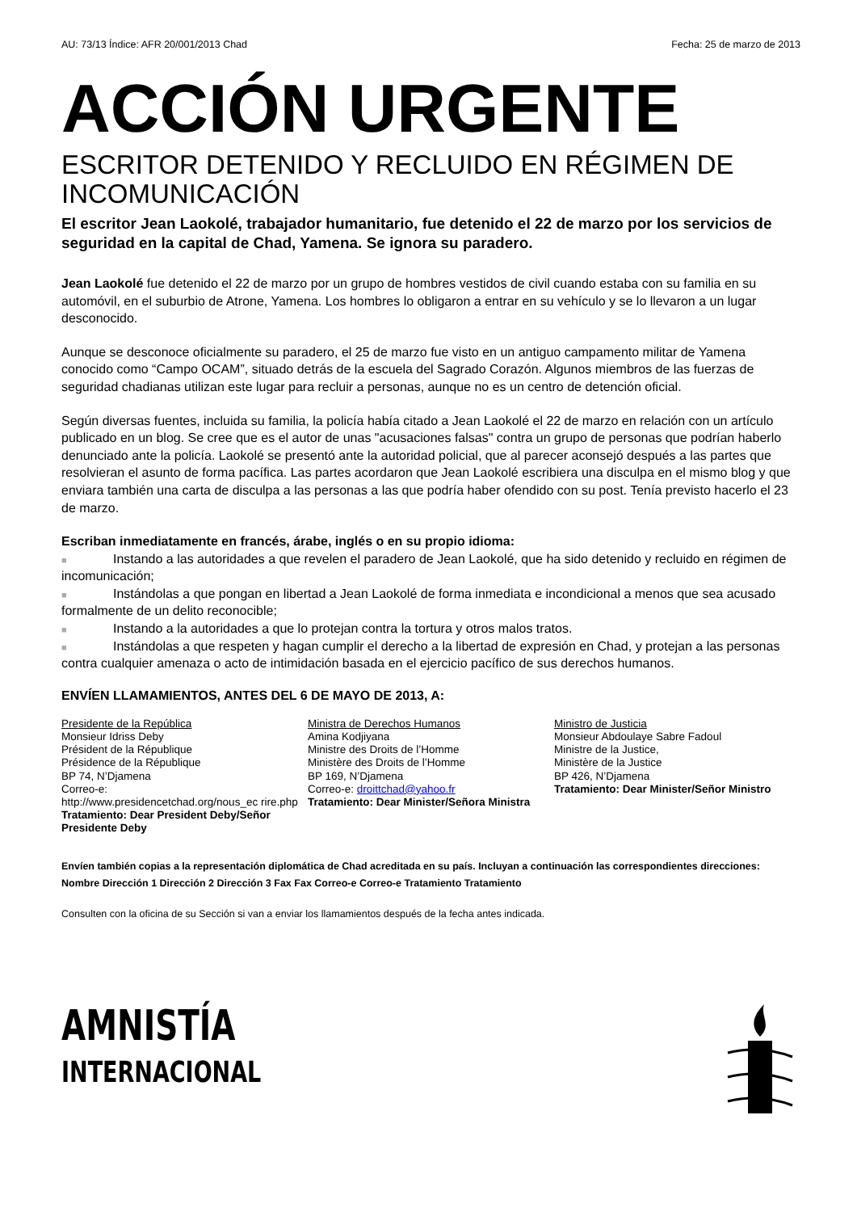AU: 73/13 Índice: AFR 20/001/2013 Chad Fecha: 25 de marzo de 2013
ACCIÓN URGENTE
ESCRITOR DETENIDO Y RECLUIDO EN RÉGIMEN DE INCOMUNICACIÓN
El escritor Jean Laokolé, trabajador humanitario, fue detenido el 22 de marzo por los servicios de seguridad en la capital de Chad, Yamena. Se ignora su paradero.
Jean Laokolé fue detenido el 22 de marzo por un grupo de hombres vestidos de civil cuando estaba con su familia en su automóvil, en el suburbio de Atrone, Yamena. Los hombres lo obligaron a entrar en su vehículo y se lo llevaron a un lugar desconocido.
Aunque se desconoce oficialmente su paradero, el 25 de marzo fue visto en un antiguo campamento militar de Yamena conocido como “Campo OCAM”, situado detrás de la escuela del Sagrado Corazón. Algunos miembros de las fuerzas de seguridad chadianas utilizan este lugar para recluir a personas, aunque no es un centro de detención oficial.
Según diversas fuentes, incluida su familia, la policía había citado a Jean Laokolé el 22 de marzo en relación con un artículo publicado en un blog. Se cree que es el autor de unas "acusaciones falsas" contra un grupo de personas que podrían haberlo denunciado ante la policía. Laokolé se presentó ante la autoridad policial, que al parecer aconsejó después a las partes que resolvieran el asunto de forma pacífica. Las partes acordaron que Jean Laokolé escribiera una disculpa en el mismo blog y que enviara también una carta de disculpa a las personas a las que podría haber ofendido con su post. Tenía previsto hacerlo el 23 de marzo.
Escriban inmediatamente en francés, árabe, inglés o en su propio idioma:
■ Instando a las autoridades a que revelen el paradero de Jean Laokolé, que ha sido detenido y recluido en régimen de incomunicación;
■ Instándolas a que pongan en libertad a Jean Laokolé de forma inmediata e incondicional a menos que sea acusado formalmente de un delito reconocible;
■ Instando a la autoridades a que lo protejan contra la tortura y otros malos tratos.
■ Instándolas a que respeten y hagan cumplir el derecho a la libertad de expresión en Chad, y protejan a las personas contra cualquier amenaza o acto de intimidación basada en el ejercicio pacífico de sus derechos humanos.
ENVÍEN LLAMAMIENTOS, ANTES DEL 6 DE MAYO DE 2013, A:
Presidente de la República
Monsieur Idriss Deby
Président de la République
Présidence de la République
BP 74, N’Djamena
Correo-e:
http://www.presidencetchad.org/nous_ec rire.php
Tratamiento: Dear President Deby/Señor Presidente Deby
Ministra de Derechos Humanos
Amina Kodjiyana
Ministre des Droits de l’Homme
Ministère des Droits de l’Homme
BP 169, N’Djamena
Correo-e: droittchad@yahoo.fr
Tratamiento: Dear Minister/Señora Ministra
Ministro de Justicia
Monsieur Abdoulaye Sabre Fadoul
Ministre de la Justice,
Ministère de la Justice
BP 426, N’Djamena
Tratamiento: Dear Minister/Señor Ministro
Envíen también copias a la representación diplomática de Chad acreditada en su país. Incluyan a continuación las correspondientes direcciones:
Nombre Dirección 1 Dirección 2 Dirección 3 Fax Fax Correo-e Correo-e Tratamiento Tratamiento
Consulten con la oficina de su Sección si van a enviar los llamamientos después de la fecha antes indicada.
AMNISTÍA
INTERNACIONAL